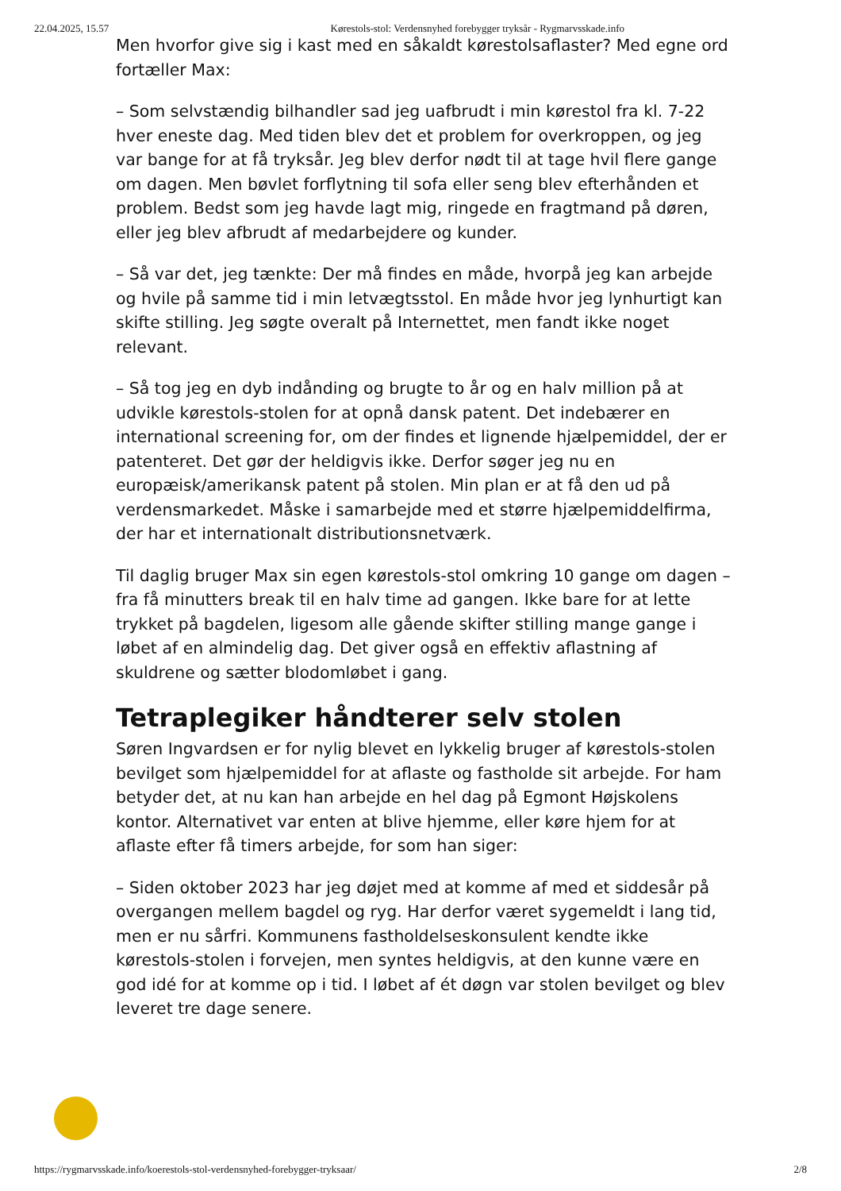22.04.2025, 15.57 Kørestols-stol: Verdensnyhed forebygger tryksår - Rygmarvsskade.info
Men hvorfor give sig i kast med en såkaldt kørestolsaflaster? Med egne ord fortæller Max:
– Som selvstændig bilhandler sad jeg uafbrudt i min kørestol fra kl. 7-22 hver eneste dag. Med tiden blev det et problem for overkroppen, og jeg var bange for at få tryksår. Jeg blev derfor nødt til at tage hvil flere gange om dagen. Men bøvlet forflytning til sofa eller seng blev efterhånden et problem. Bedst som jeg havde lagt mig, ringede en fragtmand på døren, eller jeg blev afbrudt af medarbejdere og kunder.
– Så var det, jeg tænkte: Der må findes en måde, hvorpå jeg kan arbejde og hvile på samme tid i min letvægtsstol. En måde hvor jeg lynhurtigt kan skifte stilling. Jeg søgte overalt på Internettet, men fandt ikke noget relevant.
– Så tog jeg en dyb indånding og brugte to år og en halv million på at udvikle kørestols-stolen for at opnå dansk patent. Det indebærer en international screening for, om der findes et lignende hjælpemiddel, der er patenteret. Det gør der heldigvis ikke. Derfor søger jeg nu en europæisk/amerikansk patent på stolen. Min plan er at få den ud på verdensmarkedet. Måske i samarbejde med et større hjælpemiddelfirma, der har et internationalt distributionsnetværk.
Til daglig bruger Max sin egen kørestols-stol omkring 10 gange om dagen – fra få minutters break til en halv time ad gangen. Ikke bare for at lette trykket på bagdelen, ligesom alle gående skifter stilling mange gange i løbet af en almindelig dag. Det giver også en effektiv aflastning af skuldrene og sætter blodomløbet i gang.
Tetraplegiker håndterer selv stolen
Søren Ingvardsen er for nylig blevet en lykkelig bruger af kørestols-stolen bevilget som hjælpemiddel for at aflaste og fastholde sit arbejde. For ham betyder det, at nu kan han arbejde en hel dag på Egmont Højskolens kontor. Alternativet var enten at blive hjemme, eller køre hjem for at aflaste efter få timers arbejde, for som han siger:
– Siden oktober 2023 har jeg døjet med at komme af med et siddesår på overgangen mellem bagdel og ryg. Har derfor været sygemeldt i lang tid, men er nu sårfri. Kommunens fastholdelseskonsulent kendte ikke kørestols-stolen i forvejen, men syntes heldigvis, at den kunne være en god idé for at komme op i tid. I løbet af ét døgn var stolen bevilget og blev leveret tre dage senere.
https://rygmarvsskade.info/koerestols-stol-verdensnyhed-forebygger-tryksaar/ 2/8